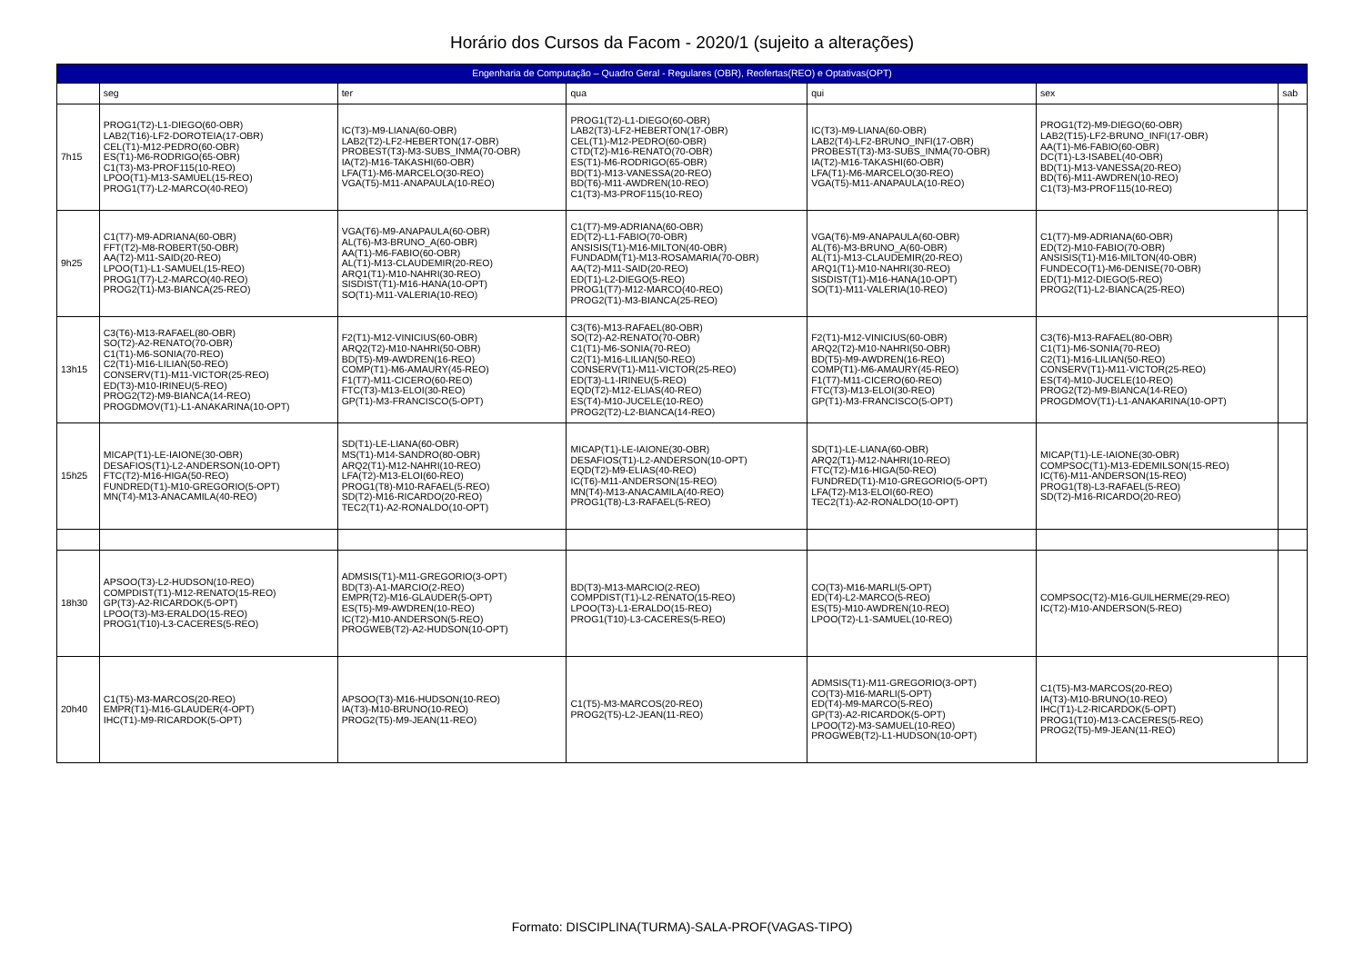Horário dos Cursos da Facom - 2020/1 (sujeito a alterações)
| Engenharia de Computação – Quadro Geral - Regulares (OBR), Reofertas(REO) e Optativas(OPT) | | | | | | |
| --- | --- | --- | --- | --- | --- | --- |
| | seg | ter | qua | qui | sex | sab |
| 7h15 | PROG1(T2)-L1-DIEGO(60-OBR) LAB2(T16)-LF2-DOROTEIA(17-OBR) CEL(T1)-M12-PEDRO(60-OBR) ES(T1)-M6-RODRIGO(65-OBR) C1(T3)-M3-PROF115(10-REO) LPOO(T1)-M13-SAMUEL(15-REO) PROG1(T7)-L2-MARCO(40-REO) | IC(T3)-M9-LIANA(60-OBR) LAB2(T2)-LF2-HEBERTON(17-OBR) PROBEST(T3)-M3-SUBS_INMA(70-OBR) IA(T2)-M16-TAKASHI(60-OBR) LFA(T1)-M6-MARCELO(30-REO) VGA(T5)-M11-ANAPAULA(10-REO) | PROG1(T2)-L1-DIEGO(60-OBR) LAB2(T3)-LF2-HEBERTON(17-OBR) CEL(T1)-M12-PEDRO(60-OBR) CTD(T2)-M16-RENATO(70-OBR) ES(T1)-M6-RODRIGO(65-OBR) BD(T1)-M13-VANESSA(20-REO) BD(T6)-M11-AWDREN(10-REO) C1(T3)-M3-PROF115(10-REO) | IC(T3)-M9-LIANA(60-OBR) LAB2(T4)-LF2-BRUNO_INFI(17-OBR) PROBEST(T3)-M3-SUBS_INMA(70-OBR) IA(T2)-M16-TAKASHI(60-OBR) LFA(T1)-M6-MARCELO(30-REO) VGA(T5)-M11-ANAPAULA(10-REO) | PROG1(T2)-M9-DIEGO(60-OBR) LAB2(T15)-LF2-BRUNO_INFI(17-OBR) AA(T1)-M6-FABIO(60-OBR) DC(T1)-L3-ISABEL(40-OBR) BD(T1)-M13-VANESSA(20-REO) BD(T6)-M11-AWDREN(10-REO) C1(T3)-M3-PROF115(10-REO) | |
| 9h25 | C1(T7)-M9-ADRIANA(60-OBR) FFT(T2)-M8-ROBERT(50-OBR) AA(T2)-M11-SAID(20-REO) LPOO(T1)-L1-SAMUEL(15-REO) PROG1(T7)-L2-MARCO(40-REO) PROG2(T1)-M3-BIANCA(25-REO) | VGA(T6)-M9-ANAPAULA(60-OBR) AL(T6)-M3-BRUNO_A(60-OBR) AA(T1)-M6-FABIO(60-OBR) AL(T1)-M13-CLAUDEMIR(20-REO) ARQ1(T1)-M10-NAHRI(30-REO) SISDIST(T1)-M16-HANA(10-OPT) SO(T1)-M11-VALERIA(10-REO) | C1(T7)-M9-ADRIANA(60-OBR) ED(T2)-L1-FABIO(70-OBR) ANSISIS(T1)-M16-MILTON(40-OBR) FUNDADM(T1)-M13-ROSAMARIA(70-OBR) AA(T2)-M11-SAID(20-REO) ED(T1)-L2-DIEGO(5-REO) PROG1(T7)-M12-MARCO(40-REO) PROG2(T1)-M3-BIANCA(25-REO) | VGA(T6)-M9-ANAPAULA(60-OBR) AL(T6)-M3-BRUNO_A(60-OBR) AL(T1)-M13-CLAUDEMIR(20-REO) ARQ1(T1)-M10-NAHRI(30-REO) SISDIST(T1)-M16-HANA(10-OPT) SO(T1)-M11-VALERIA(10-REO) | C1(T7)-M9-ADRIANA(60-OBR) ED(T2)-M10-FABIO(70-OBR) ANSISIS(T1)-M16-MILTON(40-OBR) FUNDECO(T1)-M6-DENISE(70-OBR) ED(T1)-M12-DIEGO(5-REO) PROG2(T1)-L2-BIANCA(25-REO) | |
| 13h15 | C3(T6)-M13-RAFAEL(80-OBR) SO(T2)-A2-RENATO(70-OBR) C1(T1)-M6-SONIA(70-REO) C2(T1)-M16-LILIAN(50-REO) CONSERV(T1)-M11-VICTOR(25-REO) ED(T3)-M10-IRINEU(5-REO) PROG2(T2)-M9-BIANCA(14-REO) PROGDMOV(T1)-L1-ANAKARINA(10-OPT) | F2(T1)-M12-VINICIUS(60-OBR) ARQ2(T2)-M10-NAHRI(50-OBR) BD(T5)-M9-AWDREN(16-REO) COMP(T1)-M6-AMAURY(45-REO) F1(T7)-M11-CICERO(60-REO) FTC(T3)-M13-ELOI(30-REO) GP(T1)-M3-FRANCISCO(5-OPT) | C3(T6)-M13-RAFAEL(80-OBR) SO(T2)-A2-RENATO(70-OBR) C1(T1)-M6-SONIA(70-REO) C2(T1)-M16-LILIAN(50-REO) CONSERV(T1)-M11-VICTOR(25-REO) ED(T3)-L1-IRINEU(5-REO) EQD(T2)-M12-ELIAS(40-REO) ES(T4)-M10-JUCELE(10-REO) PROG2(T2)-L2-BIANCA(14-REO) | F2(T1)-M12-VINICIUS(60-OBR) ARQ2(T2)-M10-NAHRI(50-OBR) BD(T5)-M9-AWDREN(16-REO) COMP(T1)-M6-AMAURY(45-REO) F1(T7)-M11-CICERO(60-REO) FTC(T3)-M13-ELOI(30-REO) GP(T1)-M3-FRANCISCO(5-OPT) | C3(T6)-M13-RAFAEL(80-OBR) C1(T1)-M6-SONIA(70-REO) C2(T1)-M16-LILIAN(50-REO) CONSERV(T1)-M11-VICTOR(25-REO) ES(T4)-M10-JUCELE(10-REO) PROG2(T2)-M9-BIANCA(14-REO) PROGDMOV(T1)-L1-ANAKARINA(10-OPT) | |
| 15h25 | MICAP(T1)-LE-IAIONE(30-OBR) DESAFIOS(T1)-L2-ANDERSON(10-OPT) FTC(T2)-M16-HIGA(50-REO) FUNDRED(T1)-M10-GREGORIO(5-OPT) MN(T4)-M13-ANACAMILA(40-REO) | SD(T1)-LE-LIANA(60-OBR) MS(T1)-M14-SANDRO(80-OBR) ARQ2(T1)-M12-NAHRI(10-REO) LFA(T2)-M13-ELOI(60-REO) PROG1(T8)-M10-RAFAEL(5-REO) SD(T2)-M16-RICARDO(20-REO) TEC2(T1)-A2-RONALDO(10-OPT) | MICAP(T1)-LE-IAIONE(30-OBR) DESAFIOS(T1)-L2-ANDERSON(10-OPT) EQD(T2)-M9-ELIAS(40-REO) IC(T6)-M11-ANDERSON(15-REO) MN(T4)-M13-ANACAMILA(40-REO) PROG1(T8)-L3-RAFAEL(5-REO) | SD(T1)-LE-LIANA(60-OBR) ARQ2(T1)-M12-NAHRI(10-REO) FTC(T2)-M16-HIGA(50-REO) FUNDRED(T1)-M10-GREGORIO(5-OPT) LFA(T2)-M13-ELOI(60-REO) TEC2(T1)-A2-RONALDO(10-OPT) | MICAP(T1)-LE-IAIONE(30-OBR) COMPSOC(T1)-M13-EDEMILSON(15-REO) IC(T6)-M11-ANDERSON(15-REO) PROG1(T8)-L3-RAFAEL(5-REO) SD(T2)-M16-RICARDO(20-REO) | |
| 18h30 | APSOO(T3)-L2-HUDSON(10-REO) COMPDIST(T1)-M12-RENATO(15-REO) GP(T3)-A2-RICARDOK(5-OPT) LPOO(T3)-M3-ERALDO(15-REO) PROG1(T10)-L3-CACERES(5-REO) | ADMSIS(T1)-M11-GREGORIO(3-OPT) BD(T3)-A1-MARCIO(2-REO) EMPR(T2)-M16-GLAUDER(5-OPT) ES(T5)-M9-AWDREN(10-REO) IC(T2)-M10-ANDERSON(5-REO) PROGWEB(T2)-A2-HUDSON(10-OPT) | BD(T3)-M13-MARCIO(2-REO) COMPDIST(T1)-L2-RENATO(15-REO) LPOO(T3)-L1-ERALDO(15-REO) PROG1(T10)-L3-CACERES(5-REO) | CO(T3)-M16-MARLI(5-OPT) ED(T4)-L2-MARCO(5-REO) ES(T5)-M10-AWDREN(10-REO) LPOO(T2)-L1-SAMUEL(10-REO) | COMPSOC(T2)-M16-GUILHERME(29-REO) IC(T2)-M10-ANDERSON(5-REO) | |
| 20h40 | C1(T5)-M3-MARCOS(20-REO) EMPR(T1)-M16-GLAUDER(4-OPT) IHC(T1)-M9-RICARDOK(5-OPT) | APSOO(T3)-M16-HUDSON(10-REO) IA(T3)-M10-BRUNO(10-REO) PROG2(T5)-M9-JEAN(11-REO) | C1(T5)-M3-MARCOS(20-REO) PROG2(T5)-L2-JEAN(11-REO) | ADMSIS(T1)-M11-GREGORIO(3-OPT) CO(T3)-M16-MARLI(5-OPT) ED(T4)-M9-MARCO(5-REO) GP(T3)-A2-RICARDOK(5-OPT) LPOO(T2)-M3-SAMUEL(10-REO) PROGWEB(T2)-L1-HUDSON(10-OPT) | C1(T5)-M3-MARCOS(20-REO) IA(T3)-M10-BRUNO(10-REO) IHC(T1)-L2-RICARDOK(5-OPT) PROG1(T10)-M13-CACERES(5-REO) PROG2(T5)-M9-JEAN(11-REO) | |
Formato: DISCIPLINA(TURMA)-SALA-PROF(VAGAS-TIPO)